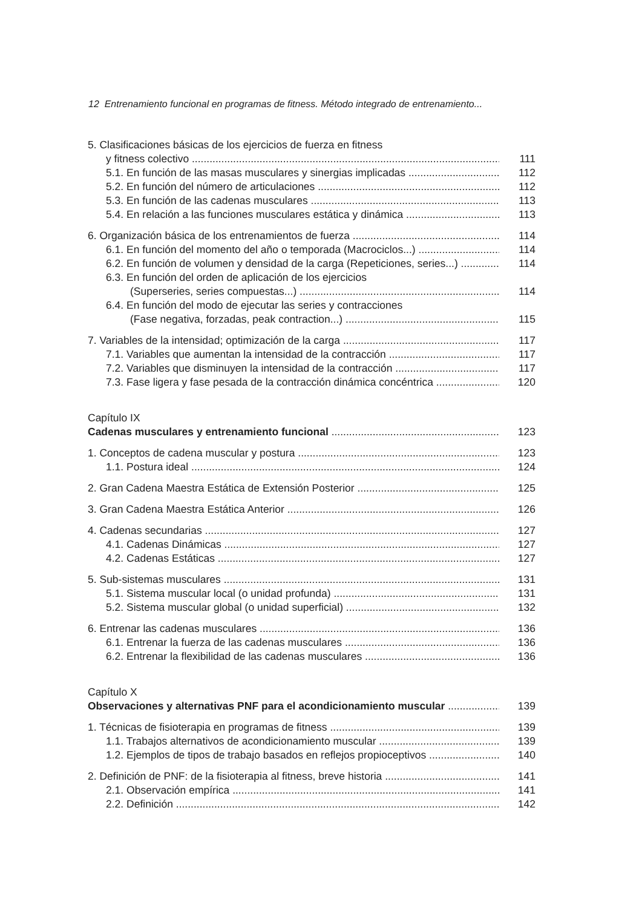12 Entrenamiento funcional en programas de fitness. Método integrado de entrenamiento...
5. Clasificaciones básicas de los ejercicios de fuerza en fitness
y fitness colectivo 111
5.1. En función de las masas musculares y sinergias implicadas 112
5.2. En función del número de articulaciones 112
5.3. En función de las cadenas musculares 113
5.4. En relación a las funciones musculares estática y dinámica 113
6. Organización básica de los entrenamientos de fuerza 114
6.1. En función del momento del año o temporada (Macrociclos...) 114
6.2. En función de volumen y densidad de la carga (Repeticiones, series...) 114
6.3. En función del orden de aplicación de los ejercicios
(Superseries, series compuestas...) 114
6.4. En función del modo de ejecutar las series y contracciones
(Fase negativa, forzadas, peak contraction...) 115
7. Variables de la intensidad; optimización de la carga 117
7.1. Variables que aumentan la intensidad de la contracción 117
7.2. Variables que disminuyen la intensidad de la contracción 117
7.3. Fase ligera y fase pesada de la contracción dinámica concéntrica 120
Capítulo IX
Cadenas musculares y entrenamiento funcional 123
1. Conceptos de cadena muscular y postura 123
1.1. Postura ideal 124
2. Gran Cadena Maestra Estática de Extensión Posterior 125
3. Gran Cadena Maestra Estática Anterior 126
4. Cadenas secundarias 127
4.1. Cadenas Dinámicas 127
4.2. Cadenas Estáticas 127
5. Sub-sistemas musculares 131
5.1. Sistema muscular local (o unidad profunda) 131
5.2. Sistema muscular global (o unidad superficial) 132
6. Entrenar las cadenas musculares 136
6.1. Entrenar la fuerza de las cadenas musculares 136
6.2. Entrenar la flexibilidad de las cadenas musculares 136
Capítulo X
Observaciones y alternativas PNF para el acondicionamiento muscular 139
1. Técnicas de fisioterapia en programas de fitness 139
1.1. Trabajos alternativos de acondicionamiento muscular 139
1.2. Ejemplos de tipos de trabajo basados en reflejos propioceptivos 140
2. Definición de PNF: de la fisioterapia al fitness, breve historia 141
2.1. Observación empírica 141
2.2. Definición 142